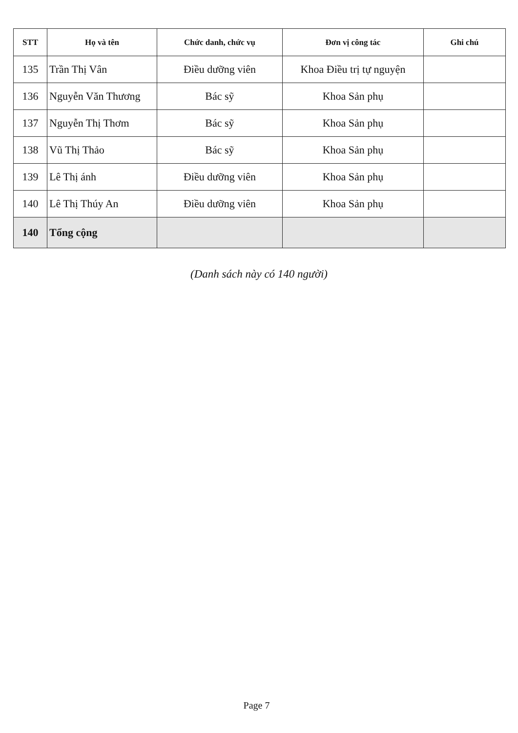| STT | Họ và tên | Chức danh, chức vụ | Đơn vị công tác | Ghi chú |
| --- | --- | --- | --- | --- |
| 135 | Trần Thị Vân | Điều dưỡng viên | Khoa Điều trị tự nguyện | |
| 136 | Nguyễn Văn Thương | Bác sỹ | Khoa Sản phụ | |
| 137 | Nguyễn Thị Thơm | Bác sỹ | Khoa Sản phụ | |
| 138 | Vũ Thị Thảo | Bác sỹ | Khoa Sản phụ | |
| 139 | Lê Thị ánh | Điều dưỡng viên | Khoa Sản phụ | |
| 140 | Lê Thị Thúy An | Điều dưỡng viên | Khoa Sản phụ | |
| 140 | Tổng cộng | | | |
(Danh sách này có 140 người)
Page 7